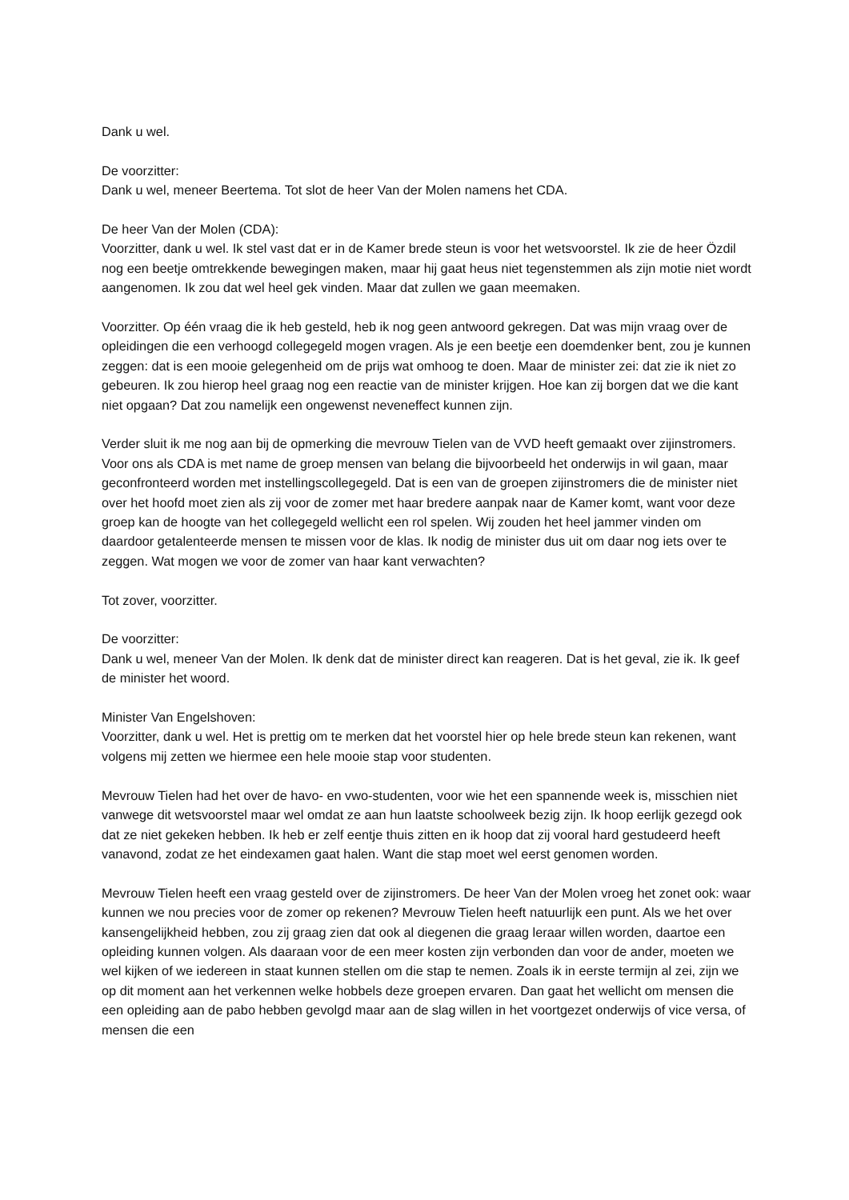Dank u wel.
De voorzitter:
Dank u wel, meneer Beertema. Tot slot de heer Van der Molen namens het CDA.
De heer Van der Molen (CDA):
Voorzitter, dank u wel. Ik stel vast dat er in de Kamer brede steun is voor het wetsvoorstel. Ik zie de heer Özdil nog een beetje omtrekkende bewegingen maken, maar hij gaat heus niet tegenstemmen als zijn motie niet wordt aangenomen. Ik zou dat wel heel gek vinden. Maar dat zullen we gaan meemaken.
Voorzitter. Op één vraag die ik heb gesteld, heb ik nog geen antwoord gekregen. Dat was mijn vraag over de opleidingen die een verhoogd collegegeld mogen vragen. Als je een beetje een doemdenker bent, zou je kunnen zeggen: dat is een mooie gelegenheid om de prijs wat omhoog te doen. Maar de minister zei: dat zie ik niet zo gebeuren. Ik zou hierop heel graag nog een reactie van de minister krijgen. Hoe kan zij borgen dat we die kant niet opgaan? Dat zou namelijk een ongewenst neveneffect kunnen zijn.
Verder sluit ik me nog aan bij de opmerking die mevrouw Tielen van de VVD heeft gemaakt over zijinstromers. Voor ons als CDA is met name de groep mensen van belang die bijvoorbeeld het onderwijs in wil gaan, maar geconfronteerd worden met instellingscollegegeld. Dat is een van de groepen zijinstromers die de minister niet over het hoofd moet zien als zij voor de zomer met haar bredere aanpak naar de Kamer komt, want voor deze groep kan de hoogte van het collegegeld wellicht een rol spelen. Wij zouden het heel jammer vinden om daardoor getalenteerde mensen te missen voor de klas. Ik nodig de minister dus uit om daar nog iets over te zeggen. Wat mogen we voor de zomer van haar kant verwachten?
Tot zover, voorzitter.
De voorzitter:
Dank u wel, meneer Van der Molen. Ik denk dat de minister direct kan reageren. Dat is het geval, zie ik. Ik geef de minister het woord.
Minister Van Engelshoven:
Voorzitter, dank u wel. Het is prettig om te merken dat het voorstel hier op hele brede steun kan rekenen, want volgens mij zetten we hiermee een hele mooie stap voor studenten.
Mevrouw Tielen had het over de havo- en vwo-studenten, voor wie het een spannende week is, misschien niet vanwege dit wetsvoorstel maar wel omdat ze aan hun laatste schoolweek bezig zijn. Ik hoop eerlijk gezegd ook dat ze niet gekeken hebben. Ik heb er zelf eentje thuis zitten en ik hoop dat zij vooral hard gestudeerd heeft vanavond, zodat ze het eindexamen gaat halen. Want die stap moet wel eerst genomen worden.
Mevrouw Tielen heeft een vraag gesteld over de zijinstromers. De heer Van der Molen vroeg het zonet ook: waar kunnen we nou precies voor de zomer op rekenen? Mevrouw Tielen heeft natuurlijk een punt. Als we het over kansengelijkheid hebben, zou zij graag zien dat ook al diegenen die graag leraar willen worden, daartoe een opleiding kunnen volgen. Als daaraan voor de een meer kosten zijn verbonden dan voor de ander, moeten we wel kijken of we iedereen in staat kunnen stellen om die stap te nemen. Zoals ik in eerste termijn al zei, zijn we op dit moment aan het verkennen welke hobbels deze groepen ervaren. Dan gaat het wellicht om mensen die een opleiding aan de pabo hebben gevolgd maar aan de slag willen in het voortgezet onderwijs of vice versa, of mensen die een